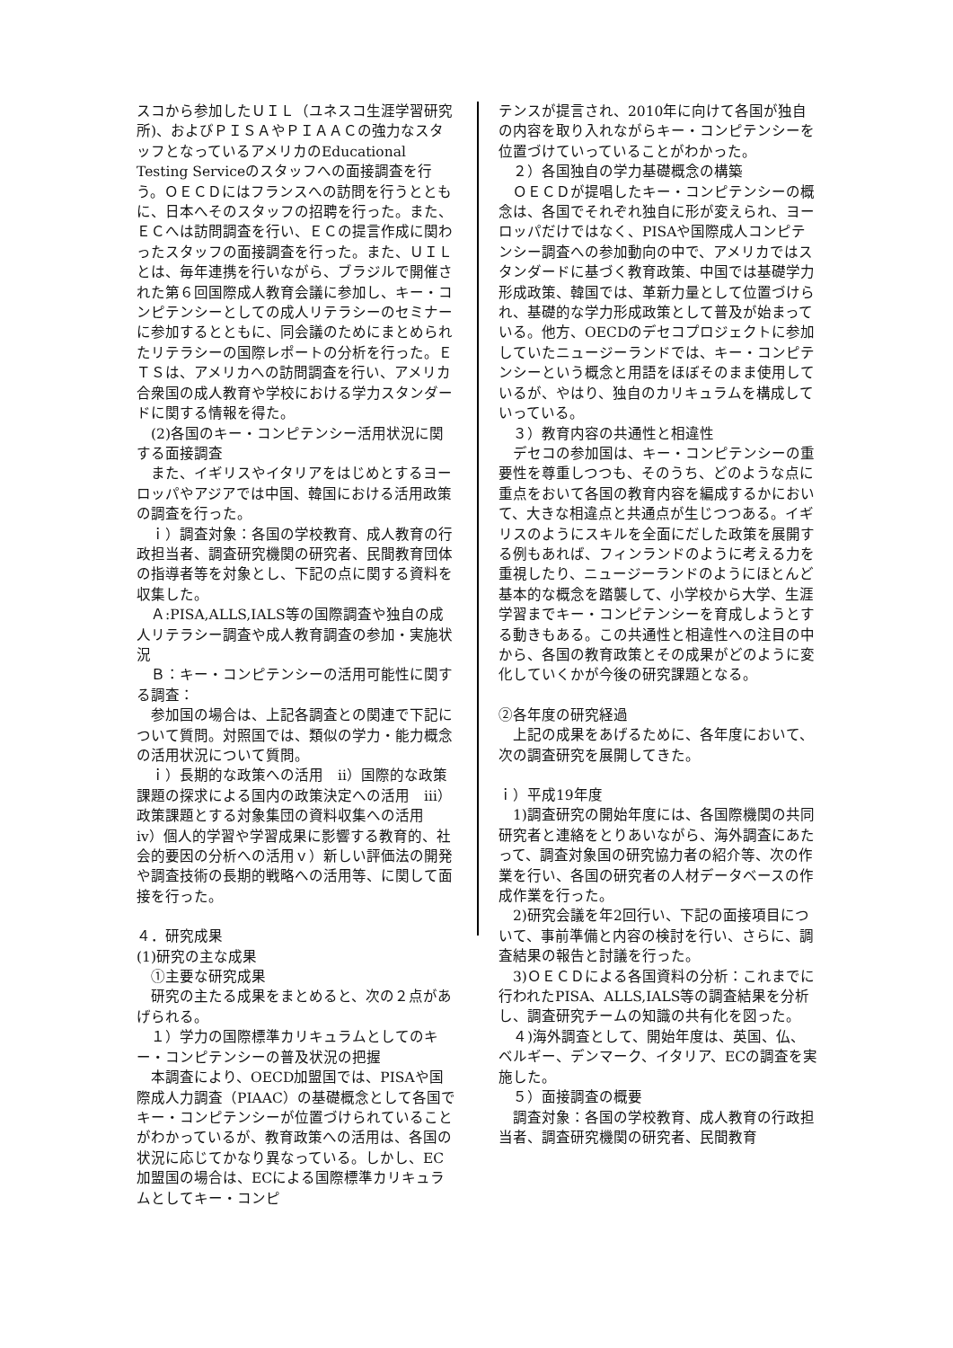スコから参加したＵＩＬ（ユネスコ生涯学習研究所)、およびＰＩＳＡやＰＩＡＡＣの強力なスタッフとなっているアメリカのEducational Testing Serviceのスタッフへの面接調査を行う。ＯＥＣＤにはフランスへの訪問を行うとともに、日本へそのスタッフの招聘を行った。また、ＥＣへは訪問調査を行い、ＥＣの提言作成に関わったスタッフの面接調査を行った。また、ＵＩＬとは、毎年連携を行いながら、ブラジルで開催された第６回国際成人教育会議に参加し、キー・コンピテンシーとしての成人リテラシーのセミナーに参加するとともに、同会議のためにまとめられたリテラシーの国際レポートの分析を行った。ＥＴＳは、アメリカへの訪問調査を行い、アメリカ合衆国の成人教育や学校における学力スタンダードに関する情報を得た。
　(2)各国のキー・コンピテンシー活用状況に関する面接調査
　また、イギリスやイタリアをはじめとするヨーロッパやアジアでは中国、韓国における活用政策の調査を行った。
　ｉ）調査対象：各国の学校教育、成人教育の行政担当者、調査研究機関の研究者、民間教育団体の指導者等を対象とし、下記の点に関する資料を収集した。
　Ａ:PISA,ALLS,IALS等の国際調査や独自の成人リテラシー調査や成人教育調査の参加・実施状況
　Ｂ：キー・コンピテンシーの活用可能性に関する調査：
　参加国の場合は、上記各調査との関連で下記について質問。対照国では、類似の学力・能力概念の活用状況について質問。
　ｉ）長期的な政策への活用　ⅱ）国際的な政策課題の探求による国内の政策決定への活用　ⅲ）政策課題とする対象集団の資料収集への活用　ⅳ）個人的学習や学習成果に影響する教育的、社会的要因の分析への活用ｖ）新しい評価法の開発や調査技術の長期的戦略への活用等、に関して面接を行った。
４．研究成果
(1)研究の主な成果
　①主要な研究成果
　研究の主たる成果をまとめると、次の２点があげられる。
　１）学力の国際標準カリキュラムとしてのキー・コンピテンシーの普及状況の把握
　本調査により、OECD加盟国では、PISAや国際成人力調査（PIAAC）の基礎概念として各国でキー・コンピテンシーが位置づけられていることがわかっているが、教育政策への活用は、各国の状況に応じてかなり異なっている。しかし、EC加盟国の場合は、ECによる国際標準カリキュラムとしてキー・コンピ
テンスが提言され、2010年に向けて各国が独自の内容を取り入れながらキー・コンピテンシーを位置づけていっていることがわかった。
　２）各国独自の学力基礎概念の構築
　ＯＥＣＤが提唱したキー・コンピテンシーの概念は、各国でそれぞれ独自に形が変えられ、ヨーロッパだけではなく、PISAや国際成人コンピテンシー調査への参加動向の中で、アメリカではスタンダードに基づく教育政策、中国では基礎学力形成政策、韓国では、革新力量として位置づけられ、基礎的な学力形成政策として普及が始まっている。他方、OECDのデセコプロジェクトに参加していたニュージーランドでは、キー・コンピテンシーという概念と用語をほぼそのまま使用しているが、やはり、独自のカリキュラムを構成していっている。
　３）教育内容の共通性と相違性
　デセコの参加国は、キー・コンピテンシーの重要性を尊重しつつも、そのうち、どのような点に重点をおいて各国の教育内容を編成するかにおいて、大きな相違点と共通点が生じつつある。イギリスのようにスキルを全面にだした政策を展開する例もあれば、フィンランドのように考える力を重視したり、ニュージーランドのようにほとんど基本的な概念を踏襲して、小学校から大学、生涯学習までキー・コンピテンシーを育成しようとする動きもある。この共通性と相違性への注目の中から、各国の教育政策とその成果がどのように変化していくかが今後の研究課題となる。
②各年度の研究経過
　上記の成果をあげるために、各年度において、次の調査研究を展開してきた。
ｉ）平成19年度
　1)調査研究の開始年度には、各国際機関の共同研究者と連絡をとりあいながら、海外調査にあたって、調査対象国の研究協力者の紹介等、次の作業を行い、各国の研究者の人材データベースの作成作業を行った。
　2)研究会議を年2回行い、下記の面接項目について、事前準備と内容の検討を行い、さらに、調査結果の報告と討議を行った。
　3)ＯＥＣＤによる各国資料の分析：これまでに行われたPISA、ALLS,IALS等の調査結果を分析し、調査研究チームの知識の共有化を図った。
　４)海外調査として、開始年度は、英国、仏、ベルギー、デンマーク、イタリア、ECの調査を実施した。
　５）面接調査の概要
　調査対象：各国の学校教育、成人教育の行政担当者、調査研究機関の研究者、民間教育